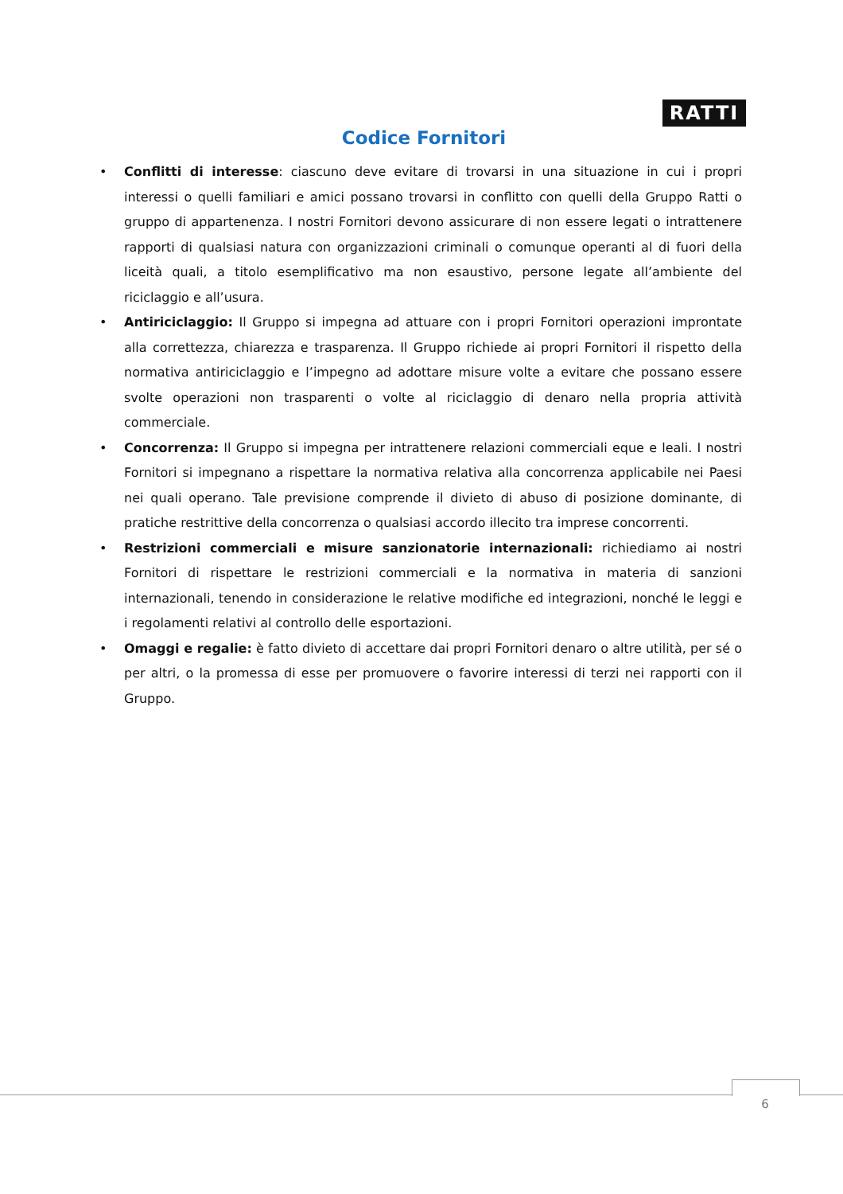RATTI
Codice Fornitori
• Conflitti di interesse: ciascuno deve evitare di trovarsi in una situazione in cui i propri interessi o quelli familiari e amici possano trovarsi in conflitto con quelli della Gruppo Ratti o gruppo di appartenenza. I nostri Fornitori devono assicurare di non essere legati o intrattenere rapporti di qualsiasi natura con organizzazioni criminali o comunque operanti al di fuori della liceità quali, a titolo esemplificativo ma non esaustivo, persone legate all’ambiente del riciclaggio e all’usura.
• Antiriciclaggio: Il Gruppo si impegna ad attuare con i propri Fornitori operazioni improntate alla correttezza, chiarezza e trasparenza. Il Gruppo richiede ai propri Fornitori il rispetto della normativa antiriciclaggio e l’impegno ad adottare misure volte a evitare che possano essere svolte operazioni non trasparenti o volte al riciclaggio di denaro nella propria attività commerciale.
• Concorrenza: Il Gruppo si impegna per intrattenere relazioni commerciali eque e leali. I nostri Fornitori si impegnano a rispettare la normativa relativa alla concorrenza applicabile nei Paesi nei quali operano. Tale previsione comprende il divieto di abuso di posizione dominante, di pratiche restrittive della concorrenza o qualsiasi accordo illecito tra imprese concorrenti.
• Restrizioni commerciali e misure sanzionatorie internazionali: richiediamo ai nostri Fornitori di rispettare le restrizioni commerciali e la normativa in materia di sanzioni internazionali, tenendo in considerazione le relative modifiche ed integrazioni, nonché le leggi e i regolamenti relativi al controllo delle esportazioni.
• Omaggi e regalie: è fatto divieto di accettare dai propri Fornitori denaro o altre utilità, per sé o per altri, o la promessa di esse per promuovere o favorire interessi di terzi nei rapporti con il Gruppo.
6